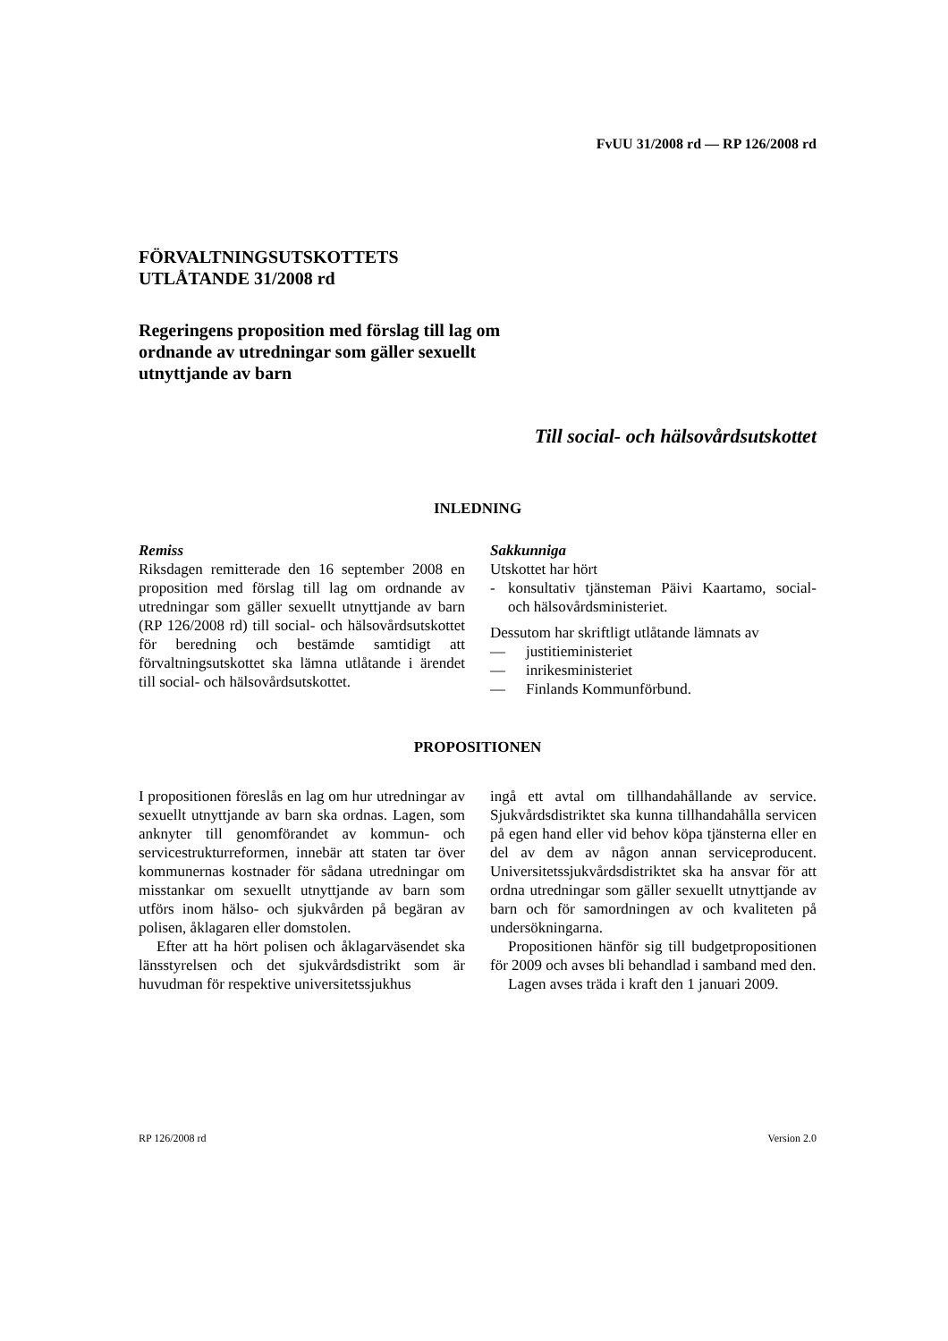FvUU 31/2008 rd — RP 126/2008 rd
FÖRVALTNINGSUTSKOTTETS
UTLÅTANDE 31/2008 rd
Regeringens proposition med förslag till lag om ordnande av utredningar som gäller sexuellt utnyttjande av barn
Till social- och hälsovårdsutskottet
INLEDNING
Remiss
Riksdagen remitterade den 16 september 2008 en proposition med förslag till lag om ordnande av utredningar som gäller sexuellt utnyttjande av barn (RP 126/2008 rd) till social- och hälsovårdsutskottet för beredning och bestämde samtidigt att förvaltningsutskottet ska lämna utlåtande i ärendet till social- och hälsovårdsutskottet.
Sakkunniga
Utskottet har hört
- konsultativ tjänsteman Päivi Kaartamo, social- och hälsovårdsministeriet.
Dessutom har skriftligt utlåtande lämnats av
— justitieministeriet
— inrikesministeriet
— Finlands Kommunförbund.
PROPOSITIONEN
I propositionen föreslås en lag om hur utredningar av sexuellt utnyttjande av barn ska ordnas. Lagen, som anknyter till genomförandet av kommun- och servicestrukturreformen, innebär att staten tar över kommunernas kostnader för sådana utredningar om misstankar om sexuellt utnyttjande av barn som utförs inom hälso- och sjukvården på begäran av polisen, åklagaren eller domstolen.
Efter att ha hört polisen och åklagarväsendet ska länsstyrelsen och det sjukvårdsdistrikt som är huvudman för respektive universitetssjukhus
ingå ett avtal om tillhandahållande av service. Sjukvårdsdistriktet ska kunna tillhandahålla servicen på egen hand eller vid behov köpa tjänsterna eller en del av dem av någon annan serviceproducent. Universitetssjukvårdsdistriktet ska ha ansvar för att ordna utredningar som gäller sexuellt utnyttjande av barn och för samordningen av och kvaliteten på undersökningarna.
Propositionen hänför sig till budgetpropositionen för 2009 och avses bli behandlad i samband med den.
Lagen avses träda i kraft den 1 januari 2009.
RP 126/2008 rd Version 2.0